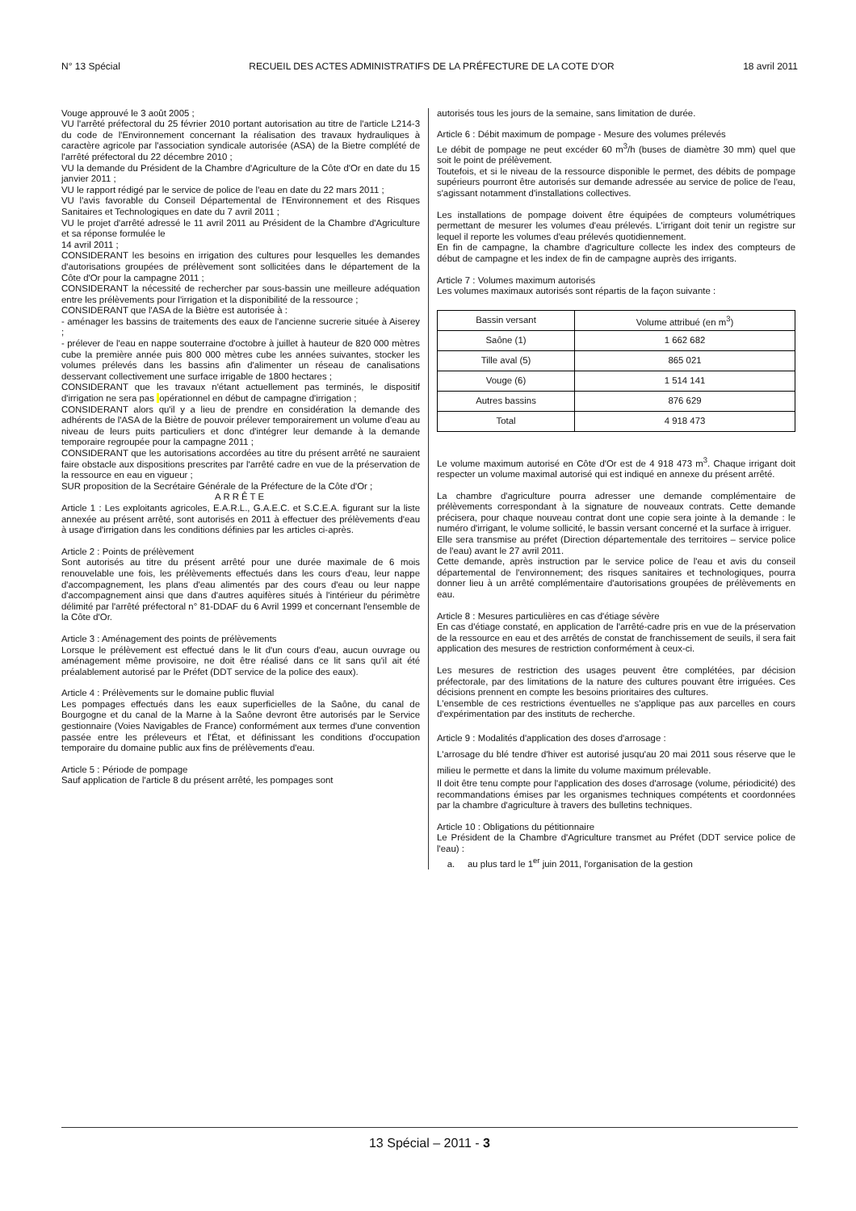N° 13 Spécial RECUEIL DES ACTES ADMINISTRATIFS DE LA PRÉFECTURE DE LA COTE D'OR 18 avril 2011
Vouge approuvé le 3 août 2005 ;
VU l'arrêté préfectoral du 25 février 2010 portant autorisation au titre de l'article L214-3 du code de l'Environnement concernant la réalisation des travaux hydrauliques à caractère agricole par l'association syndicale autorisée (ASA) de la Bietre complété de l'arrêté préfectoral du 22 décembre 2010 ;
VU la demande du Président de la Chambre d'Agriculture de la Côte d'Or en date du 15 janvier 2011 ;
VU le rapport rédigé par le service de police de l'eau en date du 22 mars 2011 ;
VU l'avis favorable du Conseil Départemental de l'Environnement et des Risques Sanitaires et Technologiques en date du 7 avril 2011 ;
VU le projet d'arrêté adressé le 11 avril 2011 au Président de la Chambre d'Agriculture et sa réponse formulée le
14 avril 2011 ;
CONSIDERANT les besoins en irrigation des cultures pour lesquelles les demandes d'autorisations groupées de prélèvement sont sollicitées dans le département de la Côte d'Or pour la campagne 2011 ;
CONSIDERANT la nécessité de rechercher par sous-bassin une meilleure adéquation entre les prélèvements pour l'irrigation et la disponibilité de la ressource ;
CONSIDERANT que l'ASA de la Biètre est autorisée à :
- aménager les bassins de traitements des eaux de l'ancienne sucrerie située à Aiserey ;
- prélever de l'eau en nappe souterraine d'octobre à juillet à hauteur de 820 000 mètres cube la première année puis 800 000 mètres cube les années suivantes, stocker les volumes prélevés dans les bassins afin d'alimenter un réseau de canalisations desservant collectivement une surface irrigable de 1800 hectares ;
CONSIDERANT que les travaux n'étant actuellement pas terminés, le dispositif d'irrigation ne sera pas opérationnel en début de campagne d'irrigation ;
CONSIDERANT alors qu'il y a lieu de prendre en considération la demande des adhérents de l'ASA de la Biètre de pouvoir prélever temporairement un volume d'eau au niveau de leurs puits particuliers et donc d'intégrer leur demande à la demande temporaire regroupée pour la campagne 2011 ;
CONSIDERANT que les autorisations accordées au titre du présent arrêté ne sauraient faire obstacle aux dispositions prescrites par l'arrêté cadre en vue de la préservation de la ressource en eau en vigueur ;
SUR proposition de la Secrétaire Générale de la Préfecture de la Côte d'Or ;
ARRÊTE
Article 1 : Les exploitants agricoles, E.A.R.L., G.A.E.C. et S.C.E.A. figurant sur la liste annexée au présent arrêté, sont autorisés en 2011 à effectuer des prélèvements d'eau à usage d'irrigation dans les conditions définies par les articles ci-après.
Article 2 : Points de prélèvement
Sont autorisés au titre du présent arrêté pour une durée maximale de 6 mois renouvelable une fois, les prélèvements effectués dans les cours d'eau, leur nappe d'accompagnement, les plans d'eau alimentés par des cours d'eau ou leur nappe d'accompagnement ainsi que dans d'autres aquifères situés à l'intérieur du périmètre délimité par l'arrêté préfectoral n° 81-DDAF du 6 Avril 1999 et concernant l'ensemble de la Côte d'Or.
Article 3 : Aménagement des points de prélèvements
Lorsque le prélèvement est effectué dans le lit d'un cours d'eau, aucun ouvrage ou aménagement même provisoire, ne doit être réalisé dans ce lit sans qu'il ait été préalablement autorisé par le Préfet (DDT service de la police des eaux).
Article 4 : Prélèvements sur le domaine public fluvial
Les pompages effectués dans les eaux superficielles de la Saône, du canal de Bourgogne et du canal de la Marne à la Saône devront être autorisés par le Service gestionnaire (Voies Navigables de France) conformément aux termes d'une convention passée entre les préleveurs et l'État, et définissant les conditions d'occupation temporaire du domaine public aux fins de prélèvements d'eau.
Article 5 : Période de pompage
Sauf application de l'article 8 du présent arrêté, les pompages sont
autorisés tous les jours de la semaine, sans limitation de durée.
Article 6 : Débit maximum de pompage - Mesure des volumes prélevés
Le débit de pompage ne peut excéder 60 m<sup>3</sup>/h (buses de diamètre 30 mm) quel que soit le point de prélèvement.
Toutefois, et si le niveau de la ressource disponible le permet, des débits de pompage supérieurs pourront être autorisés sur demande adressée au service de police de l'eau, s'agissant notamment d'installations collectives.
Les installations de pompage doivent être équipées de compteurs volumétriques permettant de mesurer les volumes d'eau prélevés. L'irrigant doit tenir un registre sur lequel il reporte les volumes d'eau prélevés quotidiennement.
En fin de campagne, la chambre d'agriculture collecte les index des compteurs de début de campagne et les index de fin de campagne auprès des irrigants.
Article 7 : Volumes maximum autorisés
Les volumes maximaux autorisés sont répartis de la façon suivante :
| Bassin versant | Volume attribué (en m<sup>3</sup>) |
| --- | --- |
| Saône (1) | 1 662 682 |
| Tille aval (5) | 865 021 |
| Vouge (6) | 1 514 141 |
| Autres bassins | 876 629 |
| Total | 4 918 473 |
Le volume maximum autorisé en Côte d'Or est de 4 918 473 m<sup>3</sup>. Chaque irrigant doit respecter un volume maximal autorisé qui est indiqué en annexe du présent arrêté.
La chambre d'agriculture pourra adresser une demande complémentaire de prélèvements correspondant à la signature de nouveaux contrats. Cette demande précisera, pour chaque nouveau contrat dont une copie sera jointe à la demande : le numéro d'irrigant, le volume sollicité, le bassin versant concerné et la surface à irriguer.
Elle sera transmise au préfet (Direction départementale des territoires – service police de l'eau) avant le 27 avril 2011.
Cette demande, après instruction par le service police de l'eau et avis du conseil départemental de l'environnement; des risques sanitaires et technologiques, pourra donner lieu à un arrêté complémentaire d'autorisations groupées de prélèvements en eau.
Article 8 : Mesures particulières en cas d'étiage sévère
En cas d'étiage constaté, en application de l'arrêté-cadre pris en vue de la préservation de la ressource en eau et des arrêtés de constat de franchissement de seuils, il sera fait application des mesures de restriction conformément à ceux-ci.
Les mesures de restriction des usages peuvent être complétées, par décision préfectorale, par des limitations de la nature des cultures pouvant être irriguées. Ces décisions prennent en compte les besoins prioritaires des cultures.
L'ensemble de ces restrictions éventuelles ne s'applique pas aux parcelles en cours d'expérimentation par des instituts de recherche.
Article 9 : Modalités d'application des doses d'arrosage :
L'arrosage du blé tendre d'hiver est autorisé jusqu'au 20 mai 2011 sous réserve que le milieu le permette et dans la limite du volume maximum prélevable.
Il doit être tenu compte pour l'application des doses d'arrosage (volume, périodicité) des recommandations émises par les organismes techniques compétents et coordonnées par la chambre d'agriculture à travers des bulletins techniques.
Article 10 : Obligations du pétitionnaire
Le Président de la Chambre d'Agriculture transmet au Préfet (DDT service police de l'eau) :
a. au plus tard le 1<sup>er</sup> juin 2011, l'organisation de la gestion
13 Spécial – 2011 - 3